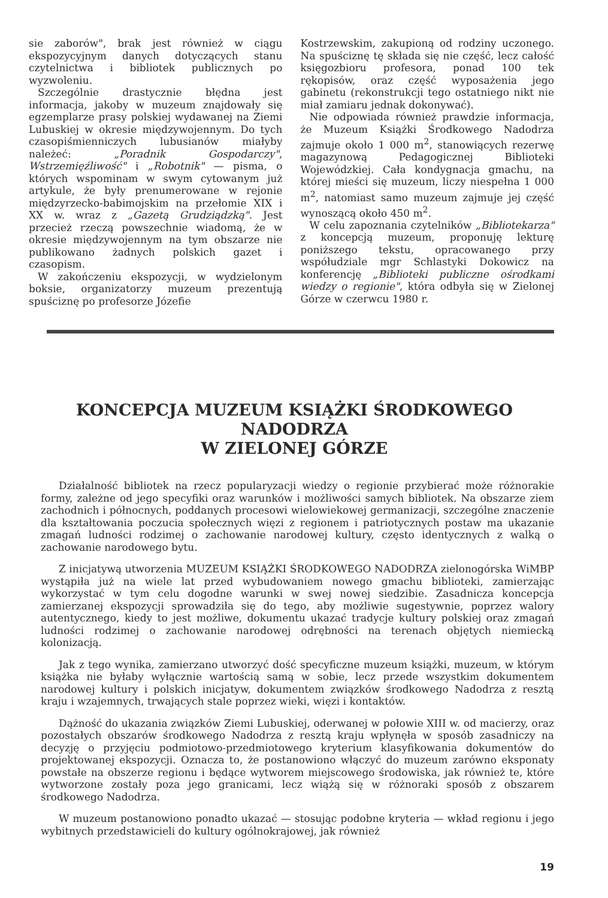sie zaborów", brak jest również w ciągu ekspozycyjnym danych dotyczących stanu czytelnictwa i bibliotek publicznych po wyzwoleniu.
Szczególnie drastycznie błędna jest informacja, jakoby w muzeum znajdowały się egzemplarze prasy polskiej wydawanej na Ziemi Lubuskiej w okresie międzywojennym. Do tych czasopiśmienniczych lubusianów miałyby należeć: „Poradnik Gospodarczy", Wstrzemięźliwość" i „Robotnik" — pisma, o których wspominam w swym cytowanym już artykule, że były prenumerowane w rejonie międzyrzecko-babimojskim na przełomie XIX i XX w. wraz z „Gazetą Grudziądzką". Jest przecież rzeczą powszechnie wiadomą, że w okresie międzywojennym na tym obszarze nie publikowano żadnych polskich gazet i czasopism.
W zakończeniu ekspozycji, w wydzielonym boksie, organizatorzy muzeum prezentują spuściznę po profesorze Józefie
Kostrzewskim, zakupioną od rodziny uczonego. Na spuściznę tę składa się nie część, lecz całość księgozbioru profesora, ponad 100 tek rękopisów, oraz część wyposażenia jego gabinetu (rekonstrukcji tego ostatniego nikt nie miał zamiaru jednak dokonywać).
Nie odpowiada również prawdzie informacja, że Muzeum Książki Środkowego Nadodrza zajmuje około 1 000 m<sup>2</sup>, stanowiących rezerwę magazynową Pedagogicznej Biblioteki Wojewódzkiej. Cała kondygnacja gmachu, na której mieści się muzeum, liczy niespełna 1 000 m<sup>2</sup>, natomiast samo muzeum zajmuje jej część wynoszącą około 450 m<sup>2</sup>.
W celu zapoznania czytelników „Bibliotekarza" z koncepcją muzeum, proponuję lekturę poniższego tekstu, opracowanego przy współudziale mgr Schlastyki Dokowicz na konferencję „Biblioteki publiczne ośrodkami wiedzy o regionie", która odbyła się w Zielonej Górze w czerwcu 1980 r.
KONCEPCJA MUZEUM KSIĄŻKI ŚRODKOWEGO NADODRZA
W ZIELONEJ GÓRZE
Działalność bibliotek na rzecz popularyzacji wiedzy o regionie przybierać może różnorakie formy, zależne od jego specyfiki oraz warunków i możliwości samych bibliotek. Na obszarze ziem zachodnich i północnych, poddanych procesowi wielowiekowej germanizacji, szczególne znaczenie dla kształtowania poczucia społecznych więzi z regionem i patriotycznych postaw ma ukazanie zmagań ludności rodzimej o zachowanie narodowej kultury, często identycznych z walką o zachowanie narodowego bytu.
Z inicjatywą utworzenia MUZEUM KSIĄŻKI ŚRODKOWEGO NADODRZA zielonogórska WiMBP wystąpiła już na wiele lat przed wybudowaniem nowego gmachu biblioteki, zamierzając wykorzystać w tym celu dogodne warunki w swej nowej siedzibie. Zasadnicza koncepcja zamierzanej ekspozycji sprowadziła się do tego, aby możliwie sugestywnie, poprzez walory autentycznego, kiedy to jest możliwe, dokumentu ukazać tradycje kultury polskiej oraz zmagań ludności rodzimej o zachowanie narodowej odrębności na terenach objętych niemiecką kolonizacją.
Jak z tego wynika, zamierzano utworzyć dość specyficzne muzeum książki, muzeum, w którym książka nie byłaby wyłącznie wartością samą w sobie, lecz przede wszystkim dokumentem narodowej kultury i polskich inicjatyw, dokumentem związków środkowego Nadodrza z resztą kraju i wzajemnych, trwających stale poprzez wieki, więzi i kontaktów.
Dążność do ukazania związków Ziemi Lubuskiej, oderwanej w połowie XIII w. od macierzy, oraz pozostałych obszarów środkowego Nadodrza z resztą kraju wpłynęła w sposób zasadniczy na decyzję o przyjęciu podmiotowo-przedmiotowego kryterium klasyfikowania dokumentów do projektowanej ekspozycji. Oznacza to, że postanowiono włączyć do muzeum zarówno eksponaty powstałe na obszerze regionu i będące wytworem miejscowego środowiska, jak również te, które wytworzone zostały poza jego granicami, lecz wiążą się w różnoraki sposób z obszarem środkowego Nadodrza.
W muzeum postanowiono ponadto ukazać — stosując podobne kryteria — wkład regionu i jego wybitnych przedstawicieli do kultury ogólnokrajowej, jak również
19